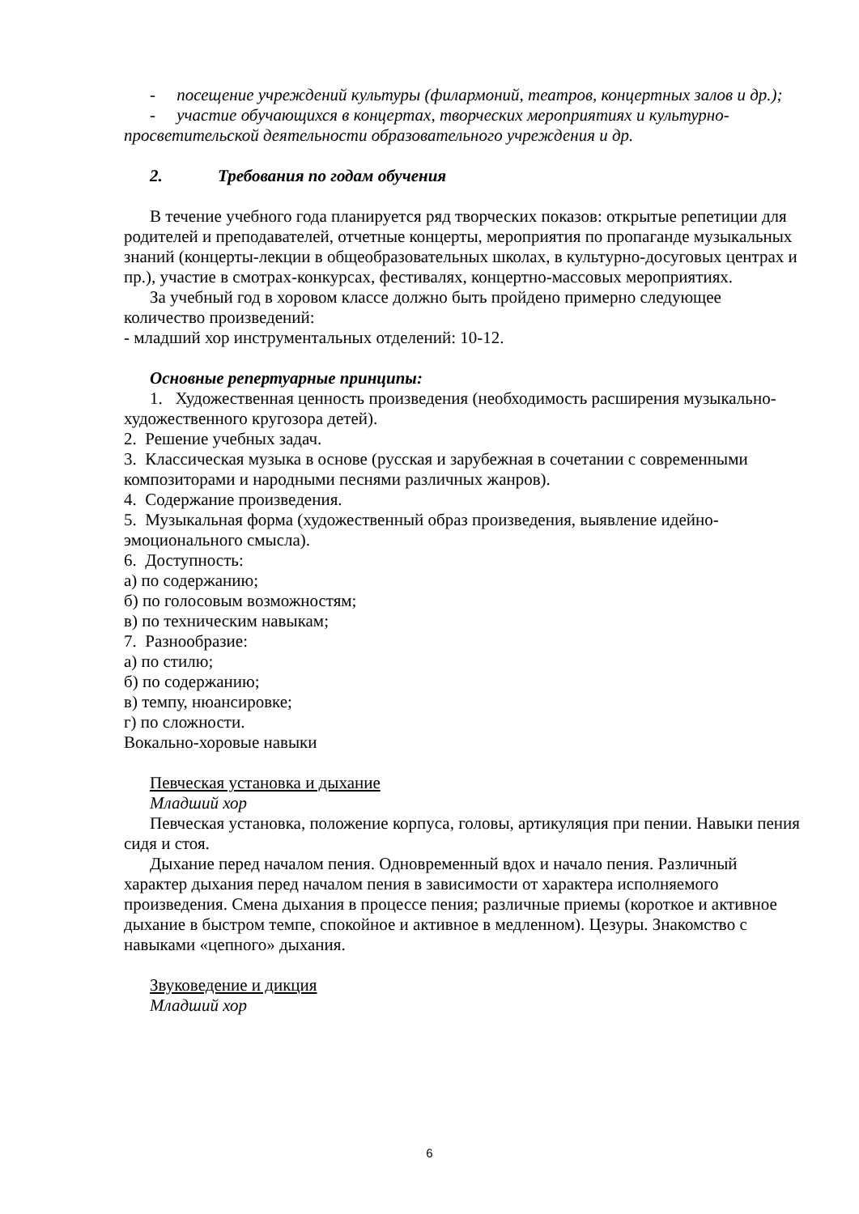- посещение учреждений культуры (филармоний, театров, концертных залов и др.);
- участие обучающихся в концертах, творческих мероприятиях и культурно-просветительской деятельности образовательного учреждения и др.
2. Требования по годам обучения
В течение учебного года планируется ряд творческих показов: открытые репетиции для родителей и преподавателей, отчетные концерты, мероприятия по пропаганде музыкальных знаний (концерты-лекции в общеобразовательных школах, в культурно-досуговых центрах и пр.), участие в смотрах-конкурсах, фестивалях, концертно-массовых мероприятиях.
За учебный год в хоровом классе должно быть пройдено примерно следующее количество произведений:
- младший хор инструментальных отделений: 10-12.
Основные репертуарные принципы:
1. Художественная ценность произведения (необходимость расширения музыкально-художественного кругозора детей).
2. Решение учебных задач.
3. Классическая музыка в основе (русская и зарубежная в сочетании с современными композиторами и народными песнями различных жанров).
4. Содержание произведения.
5. Музыкальная форма (художественный образ произведения, выявление идейно-эмоционального смысла).
6. Доступность:
а) по содержанию;
б) по голосовым возможностям;
в) по техническим навыкам;
7. Разнообразие:
а) по стилю;
б) по содержанию;
в) темпу, нюансировке;
г) по сложности.
Вокально-хоровые навыки
Певческая установка и дыхание
Младший хор
Певческая установка, положение корпуса, головы, артикуляция при пении. Навыки пения сидя и стоя.
Дыхание перед началом пения. Одновременный вдох и начало пения. Различный характер дыхания перед началом пения в зависимости от характера исполняемого произведения. Смена дыхания в процессе пения; различные приемы (короткое и активное дыхание в быстром темпе, спокойное и активное в медленном). Цезуры. Знакомство с навыками «цепного» дыхания.
Звуковедение и дикция
Младший хор
6